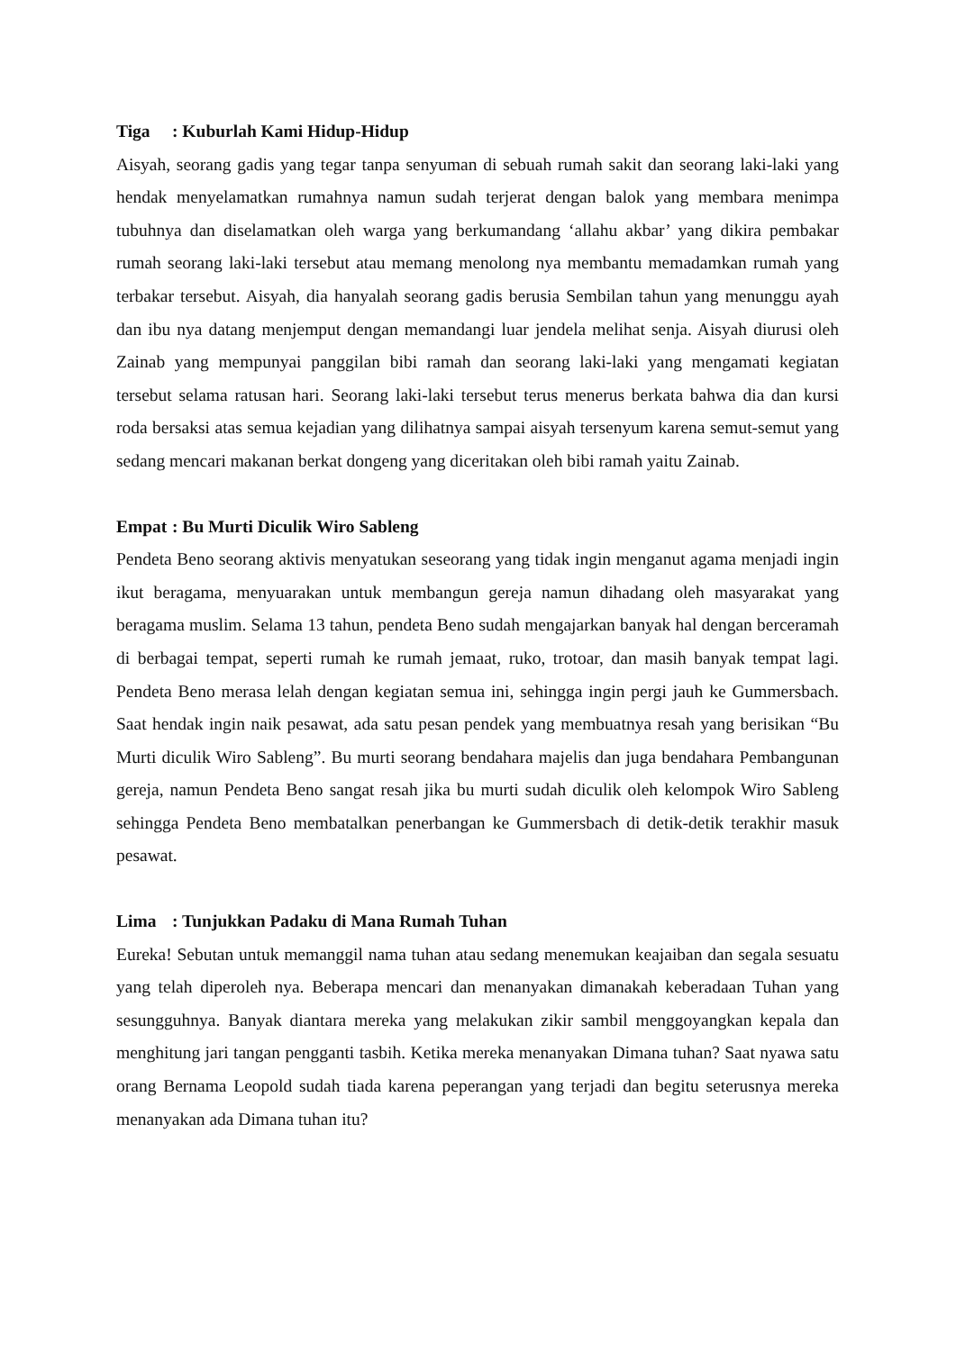Tiga: Kuburlah Kami Hidup-Hidup
Aisyah, seorang gadis yang tegar tanpa senyuman di sebuah rumah sakit dan seorang laki-laki yang hendak menyelamatkan rumahnya namun sudah terjerat dengan balok yang membara menimpa tubuhnya dan diselamatkan oleh warga yang berkumandang ‘allahu akbar’ yang dikira pembakar rumah seorang laki-laki tersebut atau memang menolong nya membantu memadamkan rumah yang terbakar tersebut. Aisyah, dia hanyalah seorang gadis berusia Sembilan tahun yang menunggu ayah dan ibu nya datang menjemput dengan memandangi luar jendela melihat senja. Aisyah diurusi oleh Zainab yang mempunyai panggilan bibi ramah dan seorang laki-laki yang mengamati kegiatan tersebut selama ratusan hari. Seorang laki-laki tersebut terus menerus berkata bahwa dia dan kursi roda bersaksi atas semua kejadian yang dilihatnya sampai aisyah tersenyum karena semut-semut yang sedang mencari makanan berkat dongeng yang diceritakan oleh bibi ramah yaitu Zainab.
Empat: Bu Murti Diculik Wiro Sableng
Pendeta Beno seorang aktivis menyatukan seseorang yang tidak ingin menganut agama menjadi ingin ikut beragama, menyuarakan untuk membangun gereja namun dihadang oleh masyarakat yang beragama muslim. Selama 13 tahun, pendeta Beno sudah mengajarkan banyak hal dengan berceramah di berbagai tempat, seperti rumah ke rumah jemaat, ruko, trotoar, dan masih banyak tempat lagi. Pendeta Beno merasa lelah dengan kegiatan semua ini, sehingga ingin pergi jauh ke Gummersbach. Saat hendak ingin naik pesawat, ada satu pesan pendek yang membuatnya resah yang berisikan “Bu Murti diculik Wiro Sableng”. Bu murti seorang bendahara majelis dan juga bendahara Pembangunan gereja, namun Pendeta Beno sangat resah jika bu murti sudah diculik oleh kelompok Wiro Sableng sehingga Pendeta Beno membatalkan penerbangan ke Gummersbach di detik-detik terakhir masuk pesawat.
Lima: Tunjukkan Padaku di Mana Rumah Tuhan
Eureka! Sebutan untuk memanggil nama tuhan atau sedang menemukan keajaiban dan segala sesuatu yang telah diperoleh nya. Beberapa mencari dan menanyakan dimanakah keberadaan Tuhan yang sesungguhnya. Banyak diantara mereka yang melakukan zikir sambil menggoyangkan kepala dan menghitung jari tangan pengganti tasbih. Ketika mereka menanyakan Dimana tuhan? Saat nyawa satu orang Bernama Leopold sudah tiada karena peperangan yang terjadi dan begitu seterusnya mereka menanyakan ada Dimana tuhan itu?